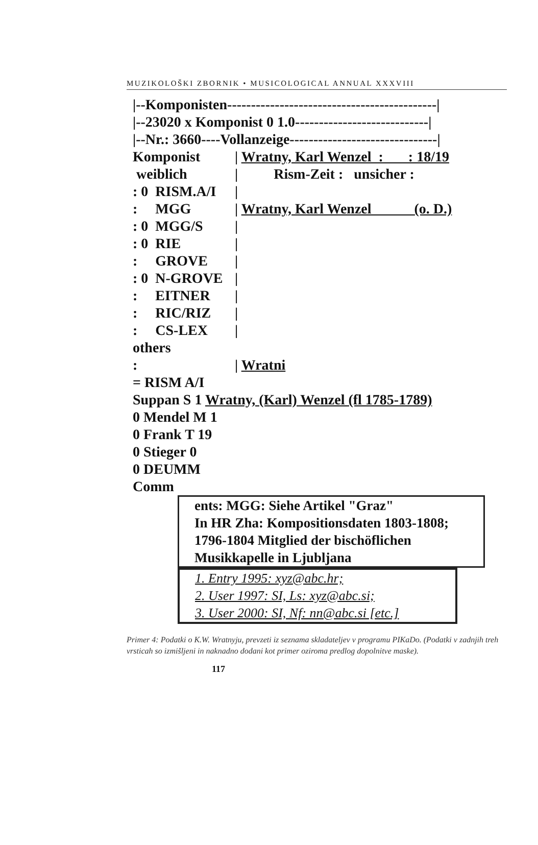MUZIKOLOŠKI ZBORNIK • MUSICOLOGICAL ANNUAL XXXVIII
|--Komponisten--------------------------------------------|
|--23020 x Komponist 0 1.0----------------------------|
|--Nr.: 3660----Vollanzeige-------------------------------|
Komponist | Wratny, Karl Wenzel : : 18/19
weiblich | Rism-Zeit : unsicher :
: 0 RISM.A/I |
: MGG | Wratny, Karl Wenzel (o. D.)
: 0 MGG/S |
: 0 RIE |
: GROVE |
: 0 N-GROVE |
: EITNER |
: RIC/RIZ |
: CS-LEX |
others
: | Wratni
= RISM A/I
Suppan S 1 Wratny, (Karl) Wenzel (fl 1785-1789)
0 Mendel M 1
0 Frank T 19
0 Stieger 0
0 DEUMM
Comm
ents: MGG: Siehe Artikel "Graz"
In HR Zha: Kompositionsdaten 1803-1808;
1796-1804 Mitglied der bischöflichen
Musikkapelle in Ljubljana
1. Entry 1995: xyz@abc.hr;
2. User 1997: SI, Ls: xyz@abc.si;
3. User 2000: SI, Nf: nn@abc.si [etc.]
Primer 4: Podatki o K.W. Wratnyju, prevzeti iz seznama skladateljev v programu PIKaDo. (Podatki v zadnjih treh vrsticah so izmišljeni in naknadno dodani kot primer oziroma predlog dopolnitve maske).
117